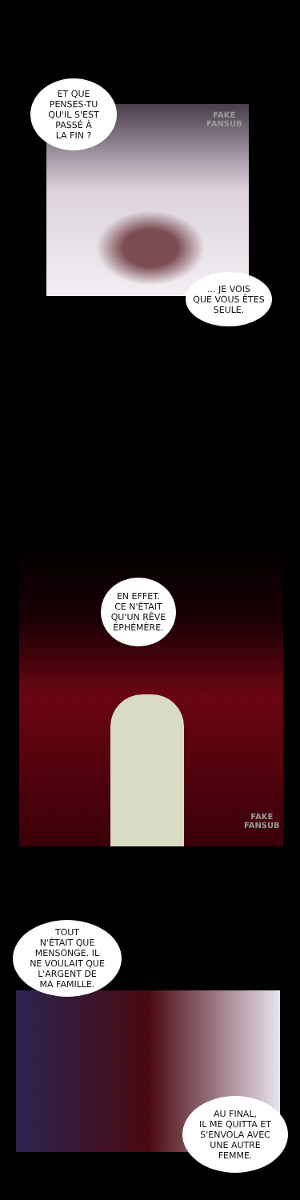FAKE
FANSUB
ET QUE
PENSES-TU
QU'IL S'EST
PASSÉ À
LA FIN ?
... JE VOIS
QUE VOUS ÊTES
SEULE.
FAKE
FANSUB
EN EFFET.
CE N'ÉTAIT
QU'UN RÊVE
ÉPHÉMÈRE.
TOUT
N'ÉTAIT QUE
MENSONGE. IL
NE VOULAIT QUE
L'ARGENT DE
MA FAMILLE.
AU FINAL,
IL ME QUITTA ET
S'ENVOLA AVEC
UNE AUTRE
FEMME.